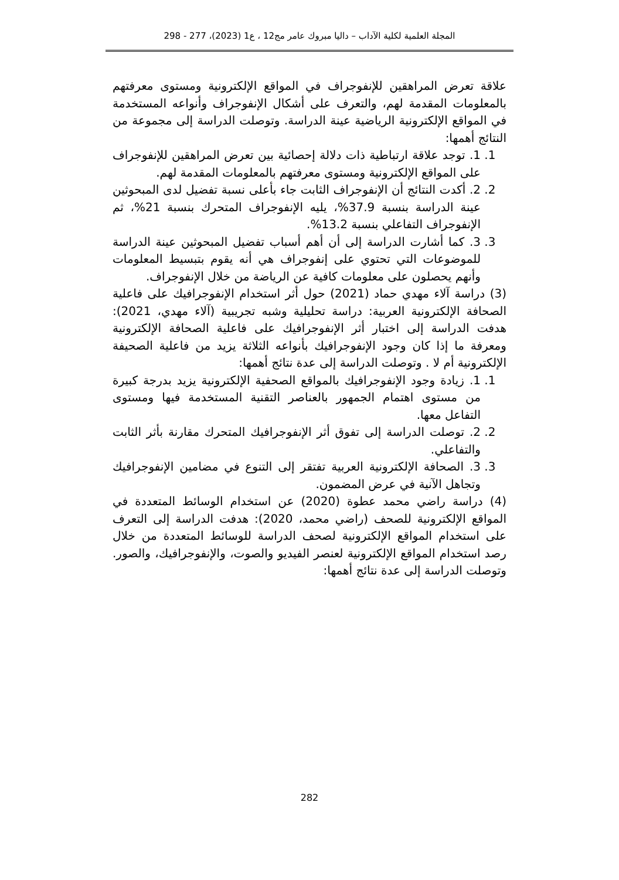المجلة العلمية لكلية الآداب – داليا مبروك عامر مج12 ، ع1 (2023)، 277 - 298
علاقة تعرض المراهقين للإنفوجراف في المواقع الإلكترونية ومستوى معرفتهم بالمعلومات المقدمة لهم، والتعرف على أشكال الإنفوجراف وأنواعه المستخدمة في المواقع الإلكترونية الرياضية عينة الدراسة. وتوصلت الدراسة إلى مجموعة من النتائج أهمها:
1. 1. توجد علاقة ارتباطية ذات دلالة إحصائية بين تعرض المراهقين للإنفوجراف على المواقع الإلكترونية ومستوى معرفتهم بالمعلومات المقدمة لهم.
2. 2. أكدت النتائج أن الإنفوجراف الثابت جاء بأعلى نسبة تفضيل لدى المبحوثين عينة الدراسة بنسبة 37.9%، يليه الإنفوجراف المتحرك بنسبة 21%، ثم الإنفوجراف التفاعلي بنسبة 13.2%.
3. 3. كما أشارت الدراسة إلى أن أهم أسباب تفضيل المبحوثين عينة الدراسة للموضوعات التي تحتوي على إنفوجراف هي أنه يقوم بتبسيط المعلومات وأنهم يحصلون على معلومات كافية عن الرياضة من خلال الإنفوجراف.
(3) دراسة آلاء مهدي حماد (2021) حول أثر استخدام الإنفوجرافيك على فاعلية الصحافة الإلكترونية العربية: دراسة تحليلية وشبه تجريبية (آلاء مهدي، 2021): هدفت الدراسة إلى اختبار أثر الإنفوجرافيك على فاعلية الصحافة الإلكترونية ومعرفة ما إذا كان وجود الإنفوجرافيك بأنواعه الثلاثة يزيد من فاعلية الصحيفة الإلكترونية أم لا . وتوصلت الدراسة إلى عدة نتائج أهمها:
1. 1. زيادة وجود الإنفوجرافيك بالمواقع الصحفية الإلكترونية يزيد بدرجة كبيرة من مستوى اهتمام الجمهور بالعناصر التقنية المستخدمة فيها ومستوى التفاعل معها.
2. 2. توصلت الدراسة إلى تفوق أثر الإنفوجرافيك المتحرك مقارنة بأثر الثابت والتفاعلي.
3. 3. الصحافة الإلكترونية العربية تفتقر إلى التنوع في مضامين الإنفوجرافيك وتجاهل الآنية في عرض المضمون.
(4) دراسة راضي محمد عطوة (2020) عن استخدام الوسائط المتعددة في المواقع الإلكترونية للصحف (راضي محمد، 2020): هدفت الدراسة إلى التعرف على استخدام المواقع الإلكترونية لصحف الدراسة للوسائط المتعددة من خلال رصد استخدام المواقع الإلكترونية لعنصر الفيديو والصوت، والإنفوجرافيك، والصور. وتوصلت الدراسة إلى عدة نتائج أهمها:
282